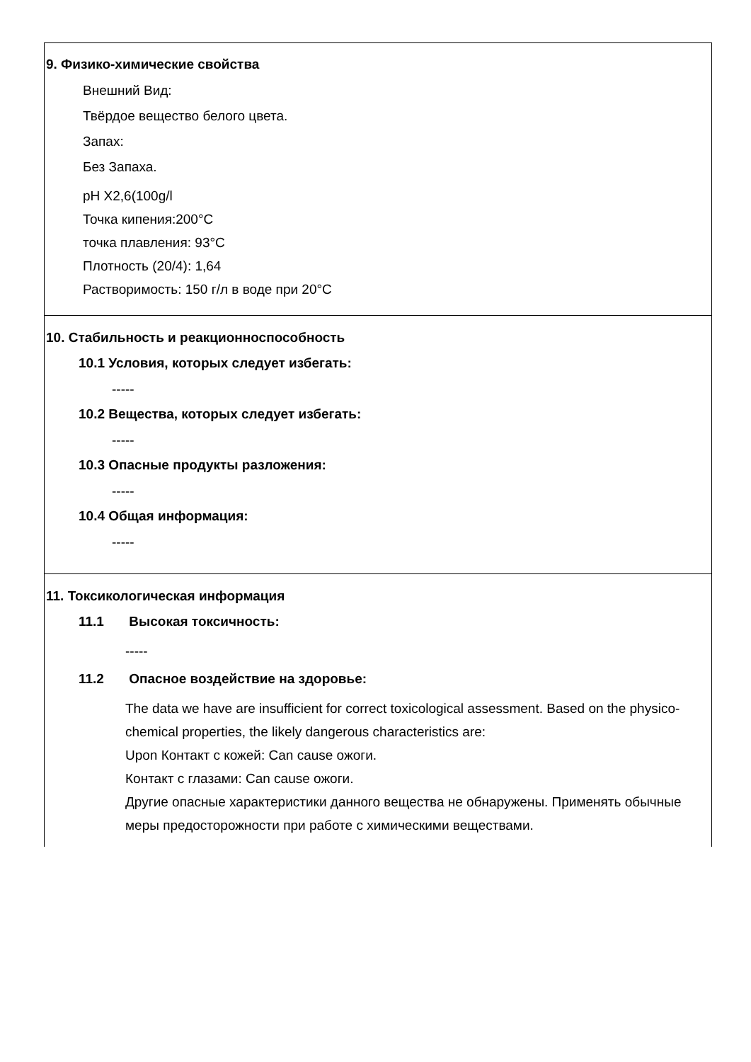9. Физико-химические свойства
Внешний Вид:
Твёрдое вещество белого цвета.
Запах:
Без Запаха.
pH X2,6(100g/l
Точка кипения:200°C
точка плавления: 93°C
Плотность (20/4): 1,64
Растворимость: 150 г/л в воде при 20°C
10. Стабильность и реакционноспособность
10.1 Условия, которых следует избегать:
-----
10.2 Вещества, которых следует избегать:
-----
10.3 Опасные продукты разложения:
-----
10.4 Общая информация:
-----
11. Токсикологическая информация
11.1 Высокая токсичность:
-----
11.2 Опасное воздействие на здоровье:
The data we have are insufficient for correct toxicological assessment. Based on the physico-chemical properties, the likely dangerous characteristics are:
Upon Контакт с кожей: Can cause ожоги.
Контакт с глазами: Can cause ожоги.
Другие опасные характеристики данного вещества не обнаружены. Применять обычные меры предосторожности при работе с химическими веществами.